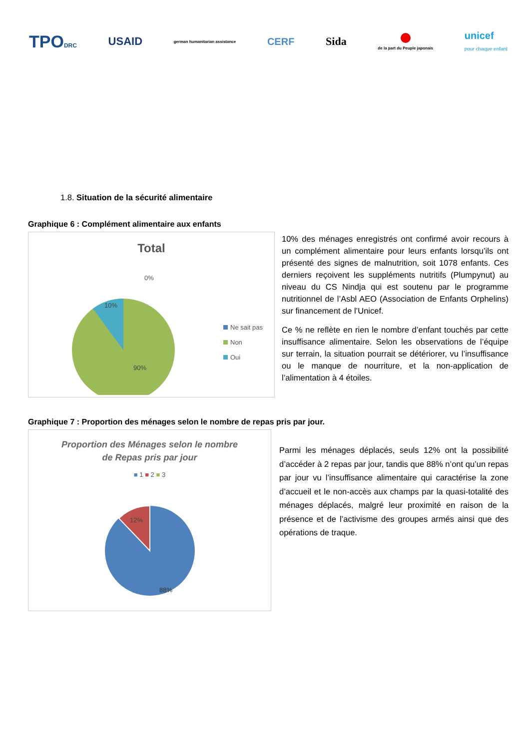TPODRC
USAID
german humanitarian assistance
CERF Sida
de la part du Peuple japonais
unicef
pour chaque enfant
1.8. Situation de la sécurité alimentaire
Graphique 6 : Complément alimentaire aux enfants
Total
0%
10%
90%
Ne sait pas
Non
Oui
10% des ménages enregistrés ont confirmé avoir recours à un complément alimentaire pour leurs enfants lorsqu’ils ont présenté des signes de malnutrition, soit 1078 enfants. Ces derniers reçoivent les suppléments nutritifs (Plumpynut) au niveau du CS Nindja qui est soutenu par le programme nutritionnel de l’Asbl AEO (Association de Enfants Orphelins) sur financement de l’Unicef.
Ce % ne reflète en rien le nombre d’enfant touchés par cette insuffisance alimentaire. Selon les observations de l’équipe sur terrain, la situation pourrait se détériorer, vu l’insuffisance ou le manque de nourriture, et la non-application de l’alimentation à 4 étoiles.
Graphique 7 : Proportion des ménages selon le nombre de repas pris par jour.
Proportion des Ménages selon le nombre
de Repas pris par jour
■ 1 ■ 2 ■ 3
12%
88%
Parmi les ménages déplacés, seuls 12% ont la possibilité d’accéder à 2 repas par jour, tandis que 88% n’ont qu’un repas par jour vu l’insuffisance alimentaire qui caractérise la zone d’accueil et le non-accès aux champs par la quasi-totalité des ménages déplacés, malgré leur proximité en raison de la présence et de l’activisme des groupes armés ainsi que des opérations de traque.